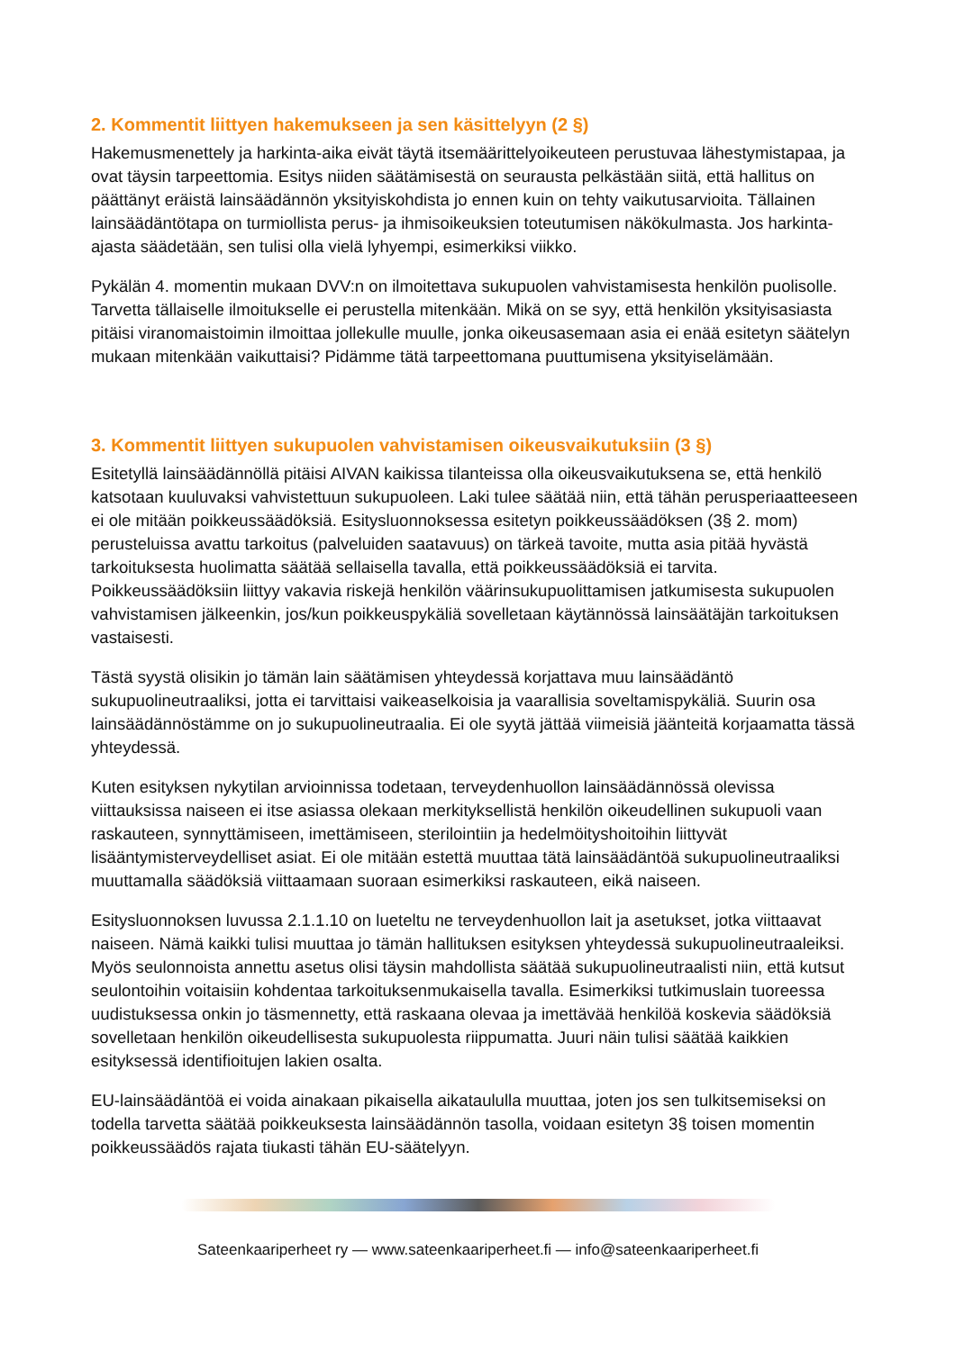2. Kommentit liittyen hakemukseen ja sen käsittelyyn (2 §)
Hakemusmenettely ja harkinta-aika eivät täytä itsemäärittelyoikeuteen perustuvaa lähestymistapaa, ja ovat täysin tarpeettomia. Esitys niiden säätämisestä on seurausta pelkästään siitä, että hallitus on päättänyt eräistä lainsäädännön yksityiskohdista jo ennen kuin on tehty vaikutusarvioita. Tällainen lainsäädäntötapa on turmiollista perus- ja ihmisoikeuksien toteutumisen näkökulmasta. Jos harkinta-ajasta säädetään, sen tulisi olla vielä lyhyempi, esimerkiksi viikko.
Pykälän 4. momentin mukaan DVV:n on ilmoitettava sukupuolen vahvistamisesta henkilön puolisolle. Tarvetta tällaiselle ilmoitukselle ei perustella mitenkään. Mikä on se syy, että henkilön yksityisasiasta pitäisi viranomaistoimin ilmoittaa jollekulle muulle, jonka oikeusasemaan asia ei enää esitetyn säätelyn mukaan mitenkään vaikuttaisi? Pidämme tätä tarpeettomana puuttumisena yksityiselämään.
3. Kommentit liittyen sukupuolen vahvistamisen oikeusvaikutuksiin (3 §)
Esitetyllä lainsäädännöllä pitäisi AIVAN kaikissa tilanteissa olla oikeusvaikutuksena se, että henkilö katsotaan kuuluvaksi vahvistettuun sukupuoleen. Laki tulee säätää niin, että tähän perusperiaatteeseen ei ole mitään poikkeussäädöksiä. Esitysluonnoksessa esitetyn poikkeussäädöksen (3§ 2. mom) perusteluissa avattu tarkoitus (palveluiden saatavuus) on tärkeä tavoite, mutta asia pitää hyvästä tarkoituksesta huolimatta säätää sellaisella tavalla, että poikkeussäädöksiä ei tarvita. Poikkeussäädöksiin liittyy vakavia riskejä henkilön väärinsukupuolittamisen jatkumisesta sukupuolen vahvistamisen jälkeenkin, jos/kun poikkeuspykäliä sovelletaan käytännössä lainsäätäjän tarkoituksen vastaisesti.
Tästä syystä olisikin jo tämän lain säätämisen yhteydessä korjattava muu lainsäädäntö sukupuolineutraaliksi, jotta ei tarvittaisi vaikeaselkoisia ja vaarallisia soveltamispykäliä. Suurin osa lainsäädännöstämme on jo sukupuolineutraalia. Ei ole syytä jättää viimeisiä jäänteitä korjaamatta tässä yhteydessä.
Kuten esityksen nykytilan arvioinnissa todetaan, terveydenhuollon lainsäädännössä olevissa viittauksissa naiseen ei itse asiassa olekaan merkityksellistä henkilön oikeudellinen sukupuoli vaan raskauteen, synnyttämiseen, imettämiseen, sterilointiin ja hedelmöityshoitoihin liittyvät lisääntymisterveydelliset asiat. Ei ole mitään estettä muuttaa tätä lainsäädäntöä sukupuolineutraaliksi muuttamalla säädöksiä viittaamaan suoraan esimerkiksi raskauteen, eikä naiseen.
Esitysluonnoksen luvussa 2.1.1.10 on lueteltu ne terveydenhuollon lait ja asetukset, jotka viittaavat naiseen. Nämä kaikki tulisi muuttaa jo tämän hallituksen esityksen yhteydessä sukupuolineutraaleiksi. Myös seulonnoista annettu asetus olisi täysin mahdollista säätää sukupuolineutraalisti niin, että kutsut seulontoihin voitaisiin kohdentaa tarkoituksenmukaisella tavalla. Esimerkiksi tutkimuslain tuoreessa uudistuksessa onkin jo täsmennetty, että raskaana olevaa ja imettävää henkilöä koskevia säädöksiä sovelletaan henkilön oikeudellisesta sukupuolesta riippumatta. Juuri näin tulisi säätää kaikkien esityksessä identifioitujen lakien osalta.
EU-lainsäädäntöä ei voida ainakaan pikaisella aikataululla muuttaa, joten jos sen tulkitsemiseksi on todella tarvetta säätää poikkeuksesta lainsäädännön tasolla, voidaan esitetyn 3§ toisen momentin poikkeussäädös rajata tiukasti tähän EU-säätelyyn.
Sateenkaariperheet ry — www.sateenkaariperheet.fi — info@sateenkaariperheet.fi